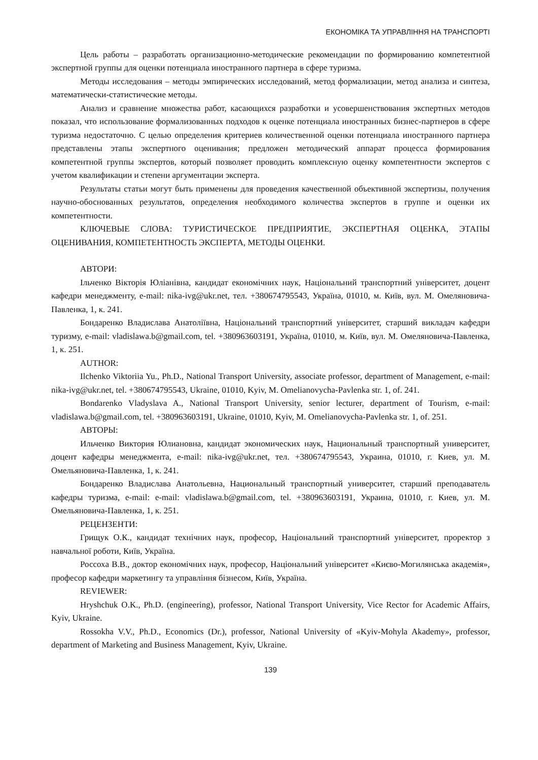ЕКОНОМІКА ТА УПРАВЛІННЯ НА ТРАНСПОРТІ
Цель работы – разработать организационно-методические рекомендации по формированию компетентной экспертной группы для оценки потенциала иностранного партнера в сфере туризма.
Методы исследования – методы эмпирических исследований, метод формализации, метод анализа и синтеза, математически-статистические методы.
Анализ и сравнение множества работ, касающихся разработки и усовершенствования экспертных методов показал, что использование формализованных подходов к оценке потенциала иностранных бизнес-партнеров в сфере туризма недостаточно. С целью определения критериев количественной оценки потенциала иностранного партнера представлены этапы экспертного оценивания; предложен методический аппарат процесса формирования компетентной группы экспертов, который позволяет проводить комплексную оценку компетентности экспертов с учетом квалификации и степени аргументации эксперта.
Результаты статьи могут быть применены для проведения качественной объективной экспертизы, получения научно-обоснованных результатов, определения необходимого количества экспертов в группе и оценки их компетентности.
КЛЮЧЕВЫЕ СЛОВА: ТУРИСТИЧЕСКОЕ ПРЕДПРИЯТИЕ, ЭКСПЕРТНАЯ ОЦЕНКА, ЭТАПЫ ОЦЕНИВАНИЯ, КОМПЕТЕНТНОСТЬ ЭКСПЕРТА, МЕТОДЫ ОЦЕНКИ.
АВТОРИ:
Ільченко Вікторія Юліанівна, кандидат економічних наук, Національний транспортний університет, доцент кафедри менеджменту, e-mail: nika-ivg@ukr.net, тел. +380674795543, Україна, 01010, м. Київ, вул. М. Омеляновича-Павленка, 1, к. 241.
Бондаренко Владислава Анатоліївна, Національний транспортний університет, старший викладач кафедри туризму, e-mail: vladislawa.b@gmail.com, tel. +380963603191, Україна, 01010, м. Київ, вул. М. Омеляновича-Павленка, 1, к. 251.
AUTHOR:
Ilchenko Viktoriia Yu., Ph.D., National Transport University, associate professor, department of Management, e-mail: nika-ivg@ukr.net, tel. +380674795543, Ukraine, 01010, Kyiv, M. Omelianovycha-Pavlenka str. 1, of. 241.
Bondarenko Vladyslava A., National Transport University, senior lecturer, department of Tourism, e-mail: vladislawa.b@gmail.com, tel. +380963603191, Ukraine, 01010, Kyiv, M. Omelianovycha-Pavlenka str. 1, of. 251.
АВТОРЫ:
Ильченко Виктория Юлиановна, кандидат экономических наук, Национальный транспортный университет, доцент кафедры менеджмента, e-mail: nika-ivg@ukr.net, тел. +380674795543, Украина, 01010, г. Киев, ул. М. Омельяновича-Павленка, 1, к. 241.
Бондаренко Владислава Анатольевна, Национальный транспортный университет, старший преподаватель кафедры туризма, e-mail: e-mail: vladislawa.b@gmail.com, tel. +380963603191, Украина, 01010, г. Киев, ул. М. Омельяновича-Павленка, 1, к. 251.
РЕЦЕНЗЕНТИ:
Грищук О.К., кандидат технічних наук, професор, Національний транспортний університет, проректор з навчальної роботи, Київ, Україна.
Россоха В.В., доктор економічних наук, професор, Національний університет «Києво-Могилянська академія», професор кафедри маркетингу та управління бізнесом, Київ, Україна.
REVIEWER:
Hryshchuk O.K., Ph.D. (engineering), professor, National Transport University, Vice Rector for Academic Affairs, Kyiv, Ukraine.
Rossokha V.V., Ph.D., Economics (Dr.), professor, National University of «Kyiv-Mohyla Akademy», professor, department of Marketing and Business Management, Kyiv, Ukraine.
139